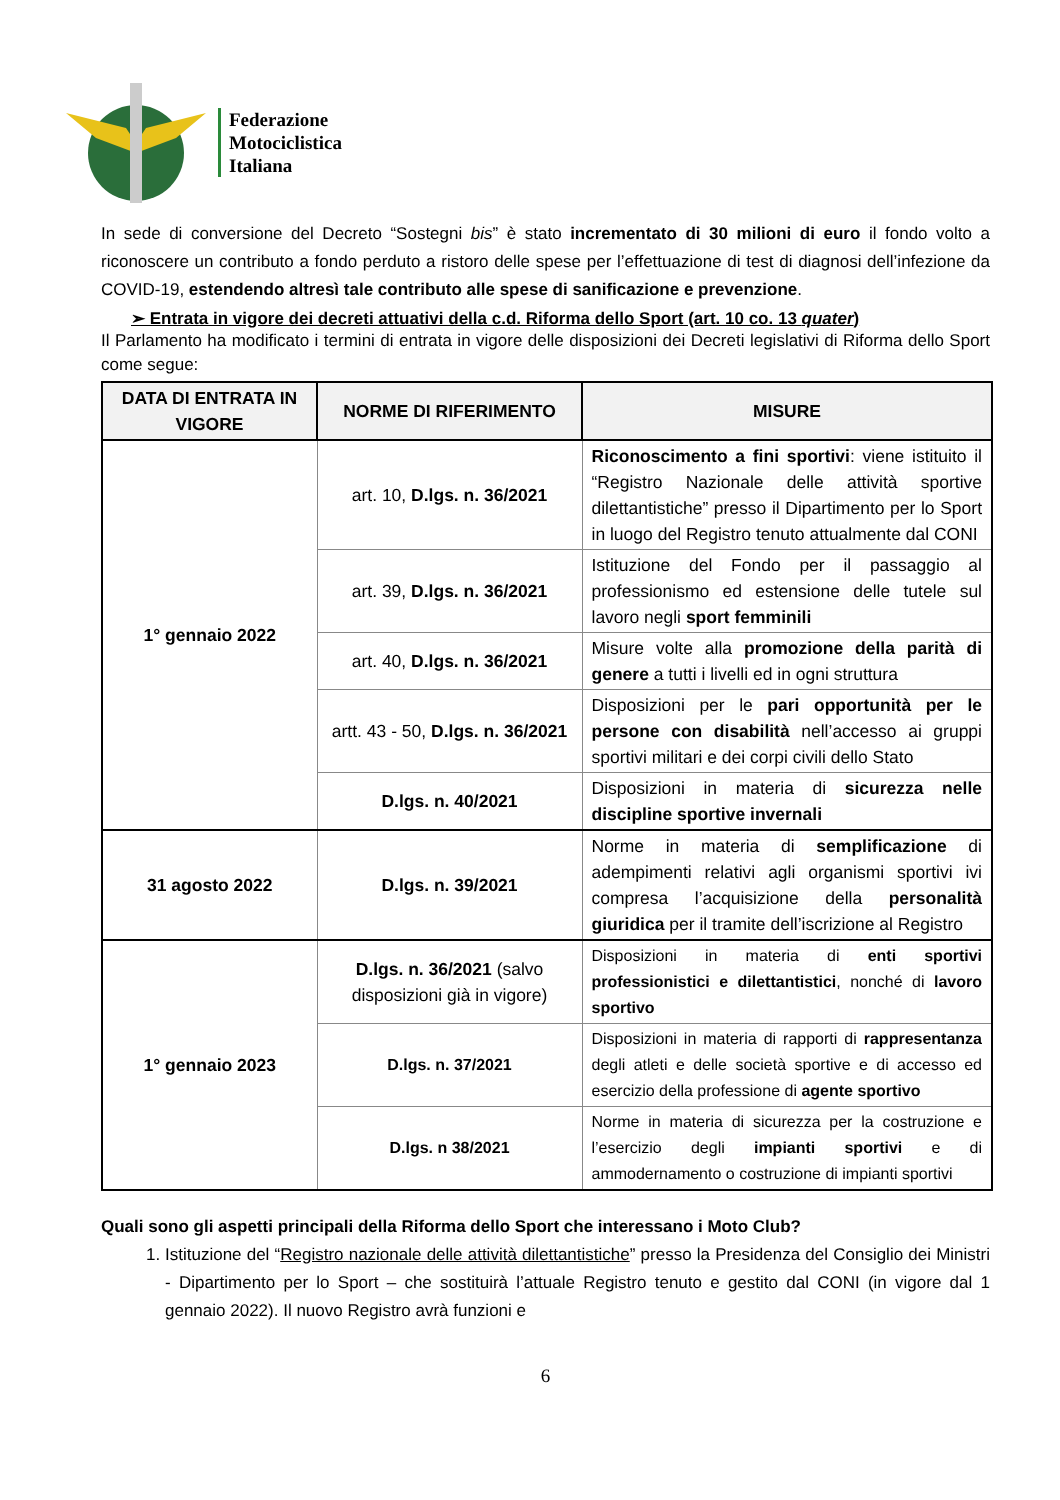Federazione
Motociclistica
Italiana
In sede di conversione del Decreto “Sostegni bis” è stato incrementato di 30 milioni di euro il fondo volto a riconoscere un contributo a fondo perduto a ristoro delle spese per l’effettuazione di test di diagnosi dell’infezione da COVID-19, estendendo altresì tale contributo alle spese di sanificazione e prevenzione.
➢ Entrata in vigore dei decreti attuativi della c.d. Riforma dello Sport (art. 10 co. 13 quater)
Il Parlamento ha modificato i termini di entrata in vigore delle disposizioni dei Decreti legislativi di Riforma dello Sport come segue:
| DATA DI ENTRATA IN VIGORE | NORME DI RIFERIMENTO | MISURE |
| --- | --- | --- |
| 1° gennaio 2022 | art. 10, D.lgs. n. 36/2021 | Riconoscimento a fini sportivi : viene istituito il “Registro Nazionale delle attività sportive dilettantistiche” presso il Dipartimento per lo Sport in luogo del Registro tenuto attualmente dal CONI |
| | art. 39, D.lgs. n. 36/2021 | Istituzione del Fondo per il passaggio al professionismo ed estensione delle tutele sul lavoro negli sport femminili |
| | art. 40, D.lgs. n. 36/2021 | Misure volte alla promozione della parità di genere a tutti i livelli ed in ogni struttura |
| | artt. 43 - 50, D.lgs. n. 36/2021 | Disposizioni per le pari opportunità per le persone con disabilità nell’accesso ai gruppi sportivi militari e dei corpi civili dello Stato |
| | D.lgs. n. 40/2021 | Disposizioni in materia di sicurezza nelle discipline sportive invernali |
| 31 agosto 2022 | D.lgs. n. 39/2021 | Norme in materia di semplificazione di adempimenti relativi agli organismi sportivi ivi compresa l’acquisizione della personalità giuridica per il tramite dell’iscrizione al Registro |
| 1° gennaio 2023 | D.lgs. n. 36/2021 (salvo disposizioni già in vigore) | Disposizioni in materia di enti sportivi professionistici e dilettantistici , nonché di lavoro sportivo |
| | D.lgs. n. 37/2021 | Disposizioni in materia di rapporti di rappresentanza degli atleti e delle società sportive e di accesso ed esercizio della professione di agente sportivo |
| | D.lgs. n 38/2021 | Norme in materia di sicurezza per la costruzione e l’esercizio degli impianti sportivi e di ammodernamento o costruzione di impianti sportivi |
Quali sono gli aspetti principali della Riforma dello Sport che interessano i Moto Club?
1. Istituzione del “Registro nazionale delle attività dilettantistiche” presso la Presidenza del Consiglio dei Ministri - Dipartimento per lo Sport – che sostituirà l’attuale Registro tenuto e gestito dal CONI (in vigore dal 1 gennaio 2022). Il nuovo Registro avrà funzioni e
6